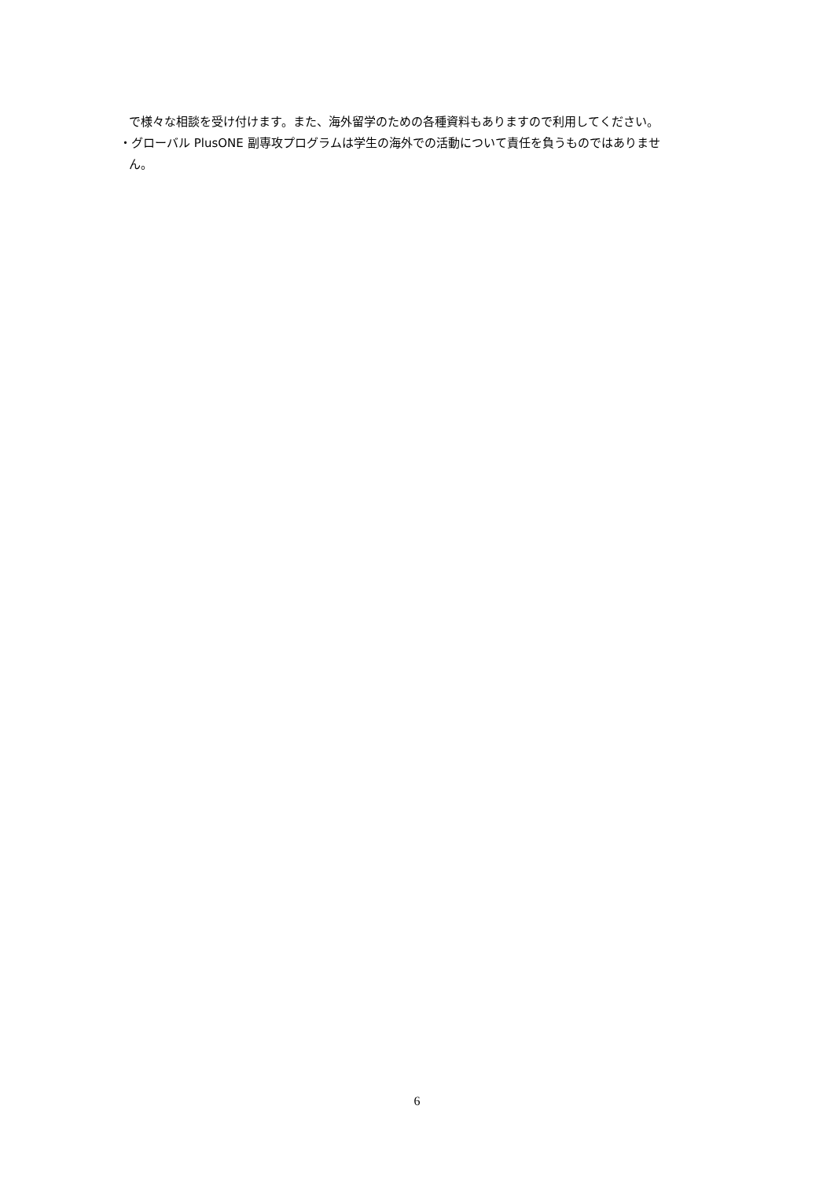で様々な相談を受け付けます。また、海外留学のための各種資料もありますので利用してください。
・グローバル PlusONE 副専攻プログラムは学生の海外での活動について責任を負うものではありませ
ん。
6